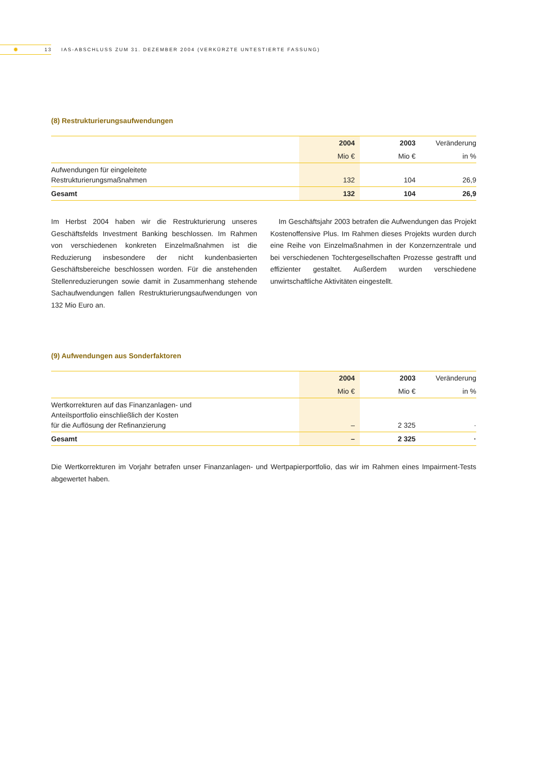✹ 13 IAS-ABSCHLUSS ZUM 31. DEZEMBER 2004 (VERKÜRZTE UNTESTIERTE FASSUNG)
(8) Restrukturierungsaufwendungen
| | 2004 | 2003 | Veränderung |
| --- | --- | --- | --- |
| | Mio € | Mio € | in % |
| Aufwendungen für eingeleitete Restrukturierungsmaßnahmen | 132 | 104 | 26,9 |
| Gesamt | 132 | 104 | 26,9 |
Im Herbst 2004 haben wir die Restrukturierung unseres Geschäftsfelds Investment Banking beschlossen. Im Rahmen von verschiedenen konkreten Einzelmaßnahmen ist die Reduzierung insbesondere der nicht kundenbasierten Geschäftsbereiche beschlossen worden. Für die anstehenden Stellenreduzierungen sowie damit in Zusammenhang stehende Sachaufwendungen fallen Restrukturierungsaufwendungen von 132 Mio Euro an.
Im Geschäftsjahr 2003 betrafen die Aufwendungen das Projekt Kostenoffensive Plus. Im Rahmen dieses Projekts wurden durch eine Reihe von Einzelmaßnahmen in der Konzernzentrale und bei verschiedenen Tochtergesellschaften Prozesse gestrafft und effizienter gestaltet. Außerdem wurden verschiedene unwirtschaftliche Aktivitäten eingestellt.
(9) Aufwendungen aus Sonderfaktoren
| | 2004 | 2003 | Veränderung |
| --- | --- | --- | --- |
| | Mio € | Mio € | in % |
| Wertkorrekturen auf das Finanzanlagen- und Anteilsportfolio einschließlich der Kosten für die Auflösung der Refinanzierung | – | 2 325 | · |
| Gesamt | – | 2 325 | · |
Die Wertkorrekturen im Vorjahr betrafen unser Finanzanlagen- und Wertpapierportfolio, das wir im Rahmen eines Impairment-Tests abgewertet haben.